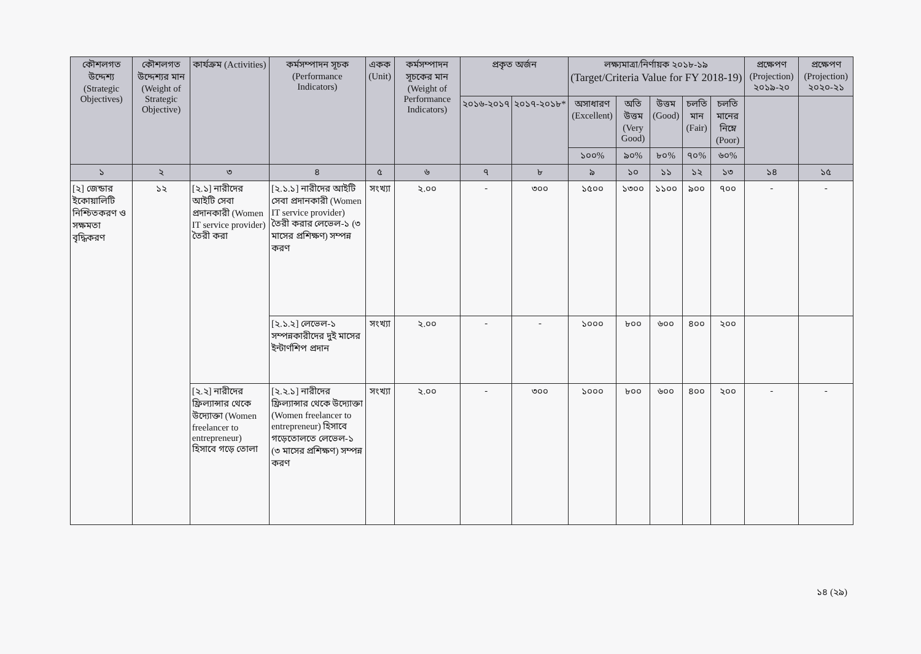| কৌশলগত উদ্দেশ্য (Strategic Objectives) | কৌশলগত উদ্দেশ্যর মান (Weight of Strategic Objective) | কার্যক্রম (Activities) | কর্মসম্পাদন সূচক (Performance Indicators) | একক (Unit) | কর্মসম্পাদন সূচকের মান (Weight of Performance Indicators) | প্রকৃত অর্জন | | লক্ষ্যমাত্রা/নির্ণায়ক ২০১৮-১৯ (Target/Criteria Value for FY 2018-19) | | | | | প্রক্ষেপণ (Projection) ২০১৯-২০ | প্রক্ষেপণ (Projection) ২০২০-২১ |
| --- | --- | --- | --- | --- | --- | --- | --- | --- | --- | --- | --- | --- | --- | --- |
| | | | | | | ২০১৬-২০১৭ | ২০১৭-২০১৮* | অসাধারণ (Excellent) | অতি উত্তম (Very Good) | উত্তম (Good) | চলতি মান (Fair) | চলতি মানের নিম্নে (Poor) | | |
| | | | | | | | | ১০০% | ৯০% | ৮০% | ৭০% | ৬০% | | |
| ১ | ২ | ৩ | ৪ | ৫ | ৬ | ৭ | ৮ | ৯ | ১০ | ১১ | ১২ | ১৩ | ১৪ | ১৫ |
| [২] জেন্ডার ইকোয়ালিটি নিশ্চিতকরণ ও সক্ষমতা বৃদ্ধিকরণ | ১২ | [২.১] নারীদের আইটি সেবা প্রদানকারী (Women IT service provider) তৈরী করা | [২.১.১] নারীদের আইটি সেবা প্রদানকারী (Women IT service provider) তৈরী করার লেভেল-১ (৩ মাসের প্রশিক্ষণ) সম্পন্ন করণ | সংখ্যা | ২.০০ | - | ৩০০ | ১৫০০ | ১৩০০ | ১১০০ | ৯০০ | ৭০০ | - | - |
| | | | [২.১.২] লেভেল-১ সম্পন্নকারীদের দুই মাসের ইন্টার্ণশিপ প্রদান | সংখ্যা | ২.০০ | - | - | ১০০০ | ৮০০ | ৬০০ | ৪০০ | ২০০ | | |
| | | [২.২] নারীদের ফ্রিল্যান্সার থেকে উদ্যোক্তা (Women freelancer to entrepreneur) হিসাবে গড়ে তোলা | [২.২.১] নারীদের ফ্রিল্যান্সার থেকে উদ্যোক্তা (Women freelancer to entrepreneur) হিসাবে গড়েতোলতে লেভেল-১ (৩ মাসের প্রশিক্ষণ) সম্পন্ন করণ | সংখ্যা | ২.০০ | - | ৩০০ | ১০০০ | ৮০০ | ৬০০ | ৪০০ | ২০০ | - | - |
১৪ (২৯)